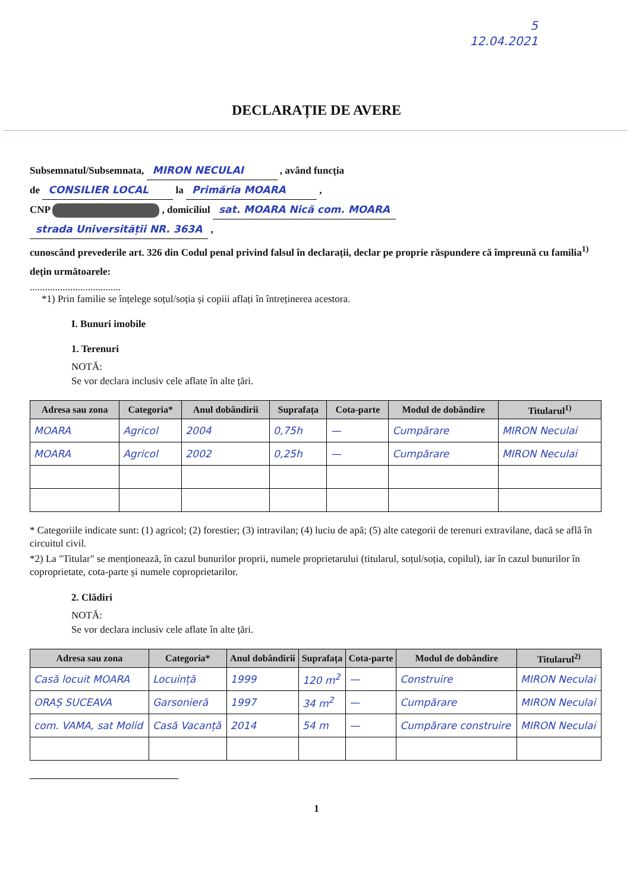5
12.04.2021
DECLARAȚIE DE AVERE
Subsemnatul/Subsemnata, MIRON NECULAI , având funcția
de CONSILIER LOCAL la Primăria MOARA ,
CNP , domiciliul sat. MOARA Nică com. MOARA
strada Universității NR. 363A ,
cunoscând prevederile art. 326 din Codul penal privind falsul în declarații, declar pe proprie răspundere că împreună cu familia<sup>1)</sup> dețin următoarele:
....................................
*1) Prin familie se înțelege soțul/soția și copiii aflați în întreținerea acestora.
I. Bunuri imobile
1. Terenuri
NOTĂ:
Se vor declara inclusiv cele aflate în alte țări.
| Adresa sau zona | Categoria* | Anul dobândirii | Suprafața | Cota-parte | Modul de dobândire | Titularul<sup>1)</sup> |
| --- | --- | --- | --- | --- | --- | --- |
| MOARA | Agricol | 2004 | 0,75h | — | Cumpărare | MIRON Neculai |
| MOARA | Agricol | 2002 | 0,25h | — | Cumpărare | MIRON Neculai |
* Categoriile indicate sunt: (1) agricol; (2) forestier; (3) intravilan; (4) luciu de apă; (5) alte categorii de terenuri extravilane, dacă se află în circuitul civil.
*2) La "Titular" se menționează, în cazul bunurilor proprii, numele proprietarului (titularul, soțul/soția, copilul), iar în cazul bunurilor în coproprietate, cota-parte și numele coproprietarilor.
2. Clădiri
NOTĂ:
Se vor declara inclusiv cele aflate în alte țări.
| Adresa sau zona | Categoria* | Anul dobândirii | Suprafața | Cota-parte | Modul de dobândire | Titularul<sup>2)</sup> |
| --- | --- | --- | --- | --- | --- | --- |
| Casă locuit MOARA | Locuință | 1999 | 120 m<sup>2</sup> | — | Construire | MIRON Neculai |
| ORAȘ SUCEAVA | Garsonieră | 1997 | 34 m<sup>2</sup> | — | Cumpărare | MIRON Neculai |
| com. VAMA, sat Molid | Casă Vacanță | 2014 | 54 m | — | Cumpărare construire | MIRON Neculai |
1